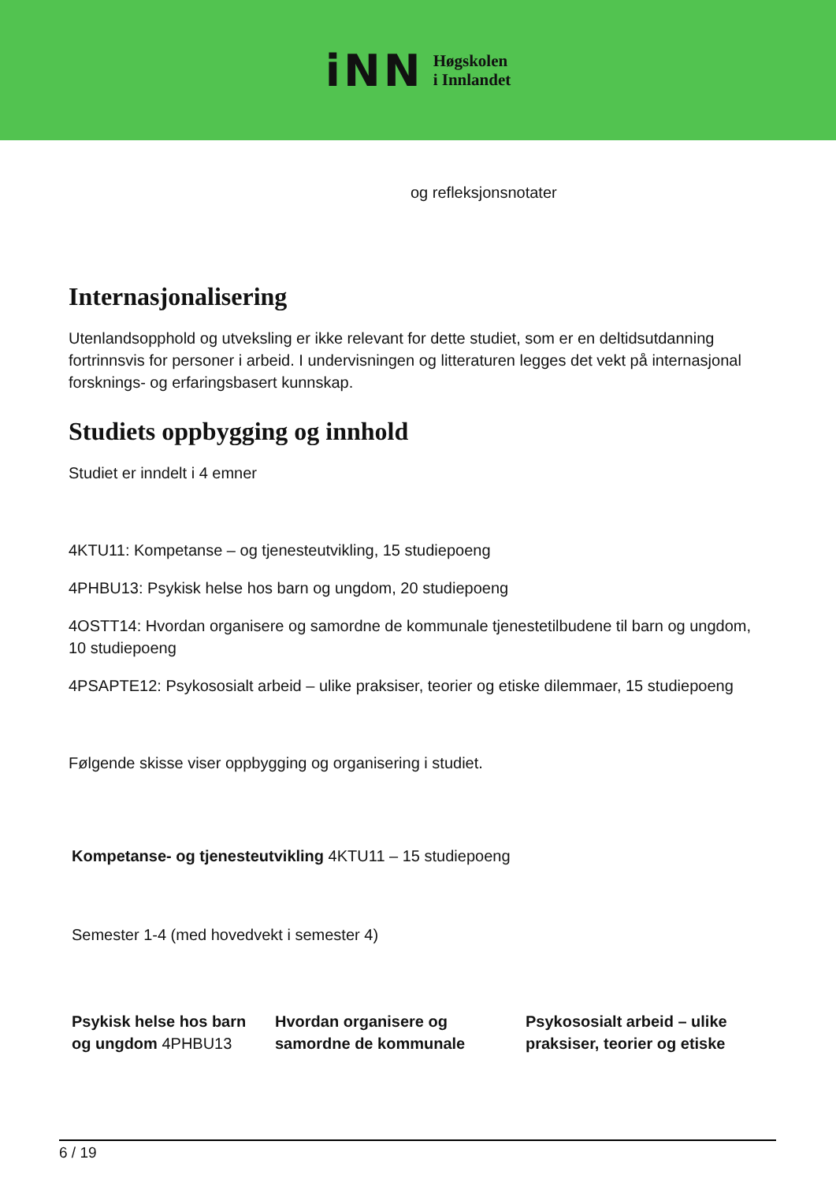iNN
Høgskolen
i Innlandet
og refleksjonsnotater
Internasjonalisering
Utenlandsopphold og utveksling er ikke relevant for dette studiet, som er en deltidsutdanning fortrinnsvis for personer i arbeid. I undervisningen og litteraturen legges det vekt på internasjonal forsknings- og erfaringsbasert kunnskap.
Studiets oppbygging og innhold
Studiet er inndelt i 4 emner
4KTU11: Kompetanse – og tjenesteutvikling, 15 studiepoeng
4PHBU13: Psykisk helse hos barn og ungdom, 20 studiepoeng
4OSTT14: Hvordan organisere og samordne de kommunale tjenestetilbudene til barn og ungdom, 10 studiepoeng
4PSAPTE12: Psykososialt arbeid – ulike praksiser, teorier og etiske dilemmaer, 15 studiepoeng
Følgende skisse viser oppbygging og organisering i studiet.
| Kompetanse- og tjenesteutvikling 4KTU11 – 15 studiepoeng | | |
| Semester 1-4 (med hovedvekt i semester 4) | | |
| Psykisk helse hos barn og ungdom 4PHBU13 | Hvordan organisere og samordne de kommunale | Psykososialt arbeid – ulike praksiser, teorier og etiske |
6 / 19